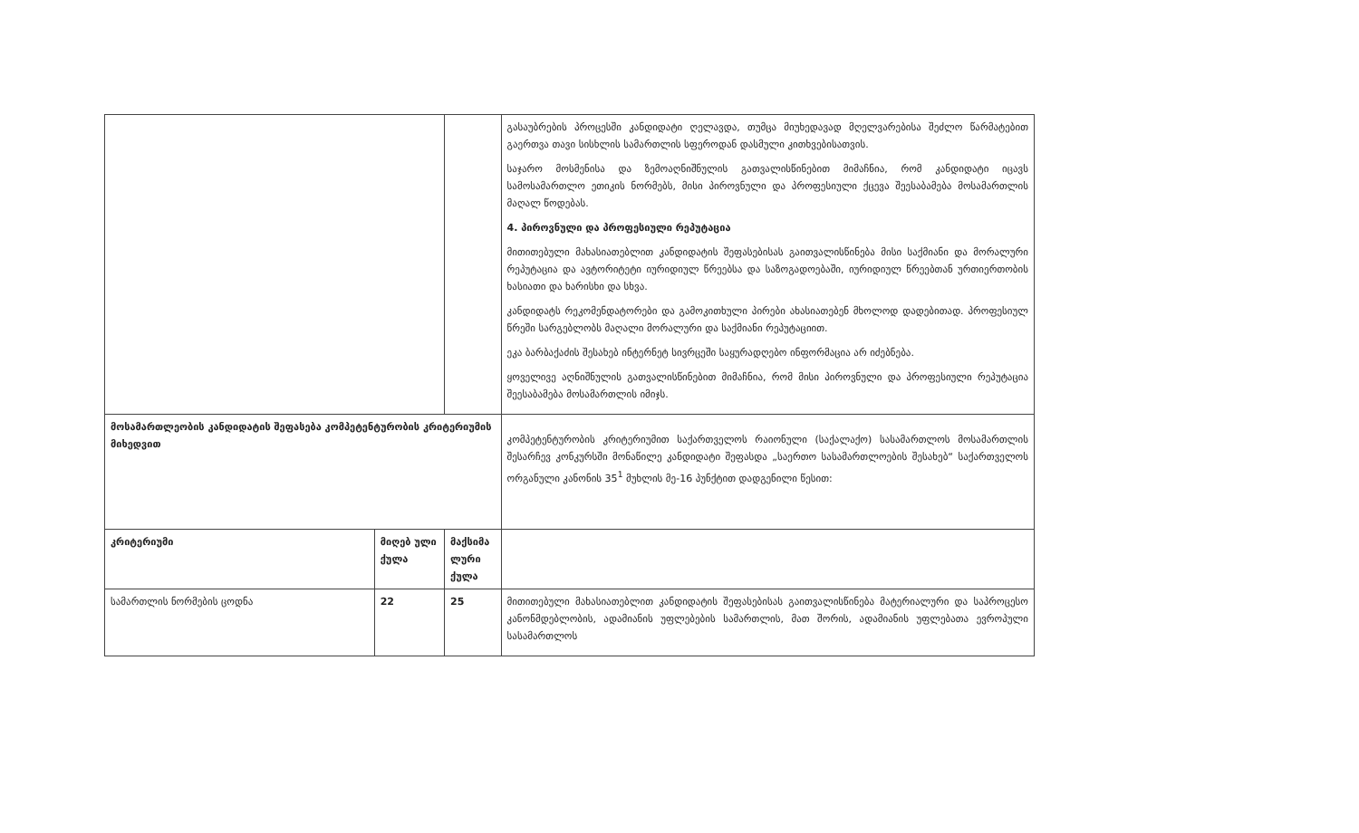| | | | გასაუბრების პროცესში კანდიდატი ღელავდა, თუმცა მიუხედავად მღელვარებისა შეძლო წარმატებით გაერთვა თავი სისხლის სამართლის სფეროდან დასმული კითხვებისათვის. საჯარო მოსმენისა და ზემოაღნიშნულის გათვალისწინებით მიმაჩნია, რომ კანდიდატი იცავს სამოსამართლო ეთიკის ნორმებს, მისი პიროვნული და პროფესიული ქცევა შეესაბამება მოსამართლის მაღალ წოდებას. 4. პიროვნული და პროფესიული რეპუტაცია მითითებული მახასიათებლით კანდიდატის შეფასებისას გაითვალისწინება მისი საქმიანი და მორალური რეპუტაცია და ავტორიტეტი იურიდიულ წრეებსა და საზოგადოებაში, იურიდიულ წრეებთან ურთიერთობის ხასიათი და ხარისხი და სხვა. კანდიდატს რეკომენდატორები და გამოკითხული პირები ახასიათებენ მხოლოდ დადებითად. პროფესიულ წრეში სარგებლობს მაღალი მორალური და საქმიანი რეპუტაციით. ეკა ბარბაქაძის შესახებ ინტერნეტ სივრცეში საყურადღებო ინფორმაცია არ იძებნება. ყოველივე აღნიშნულის გათვალისწინებით მიმაჩნია, რომ მისი პიროვნული და პროფესიული რეპუტაცია შეესაბამება მოსამართლის იმიჯს. |
| მოსამართლეობის კანდიდატის შეფასება კომპეტენტურობის კრიტერიუმის მიხედვით | | | კომპეტენტურობის კრიტერიუმით საქართველოს რაიონული (საქალაქო) სასამართლოს მოსამართლის შესარჩევ კონკურსში მონაწილე კანდიდატი შეფასდა „საერთო სასამართლოების შესახებ“ საქართველოს ორგანული კანონის 35<sup>1</sup> მუხლის მე-16 პუნქტით დადგენილი წესით: |
| კრიტერიუმი | მიღებ ული ქულა | მაქსიმა ლური ქულა | |
| სამართლის ნორმების ცოდნა | 22 | 25 | მითითებული მახასიათებლით კანდიდატის შეფასებისას გაითვალისწინება მატერიალური და საპროცესო კანონმდებლობის, ადამიანის უფლებების სამართლის, მათ შორის, ადამიანის უფლებათა ევროპული სასამართლოს |